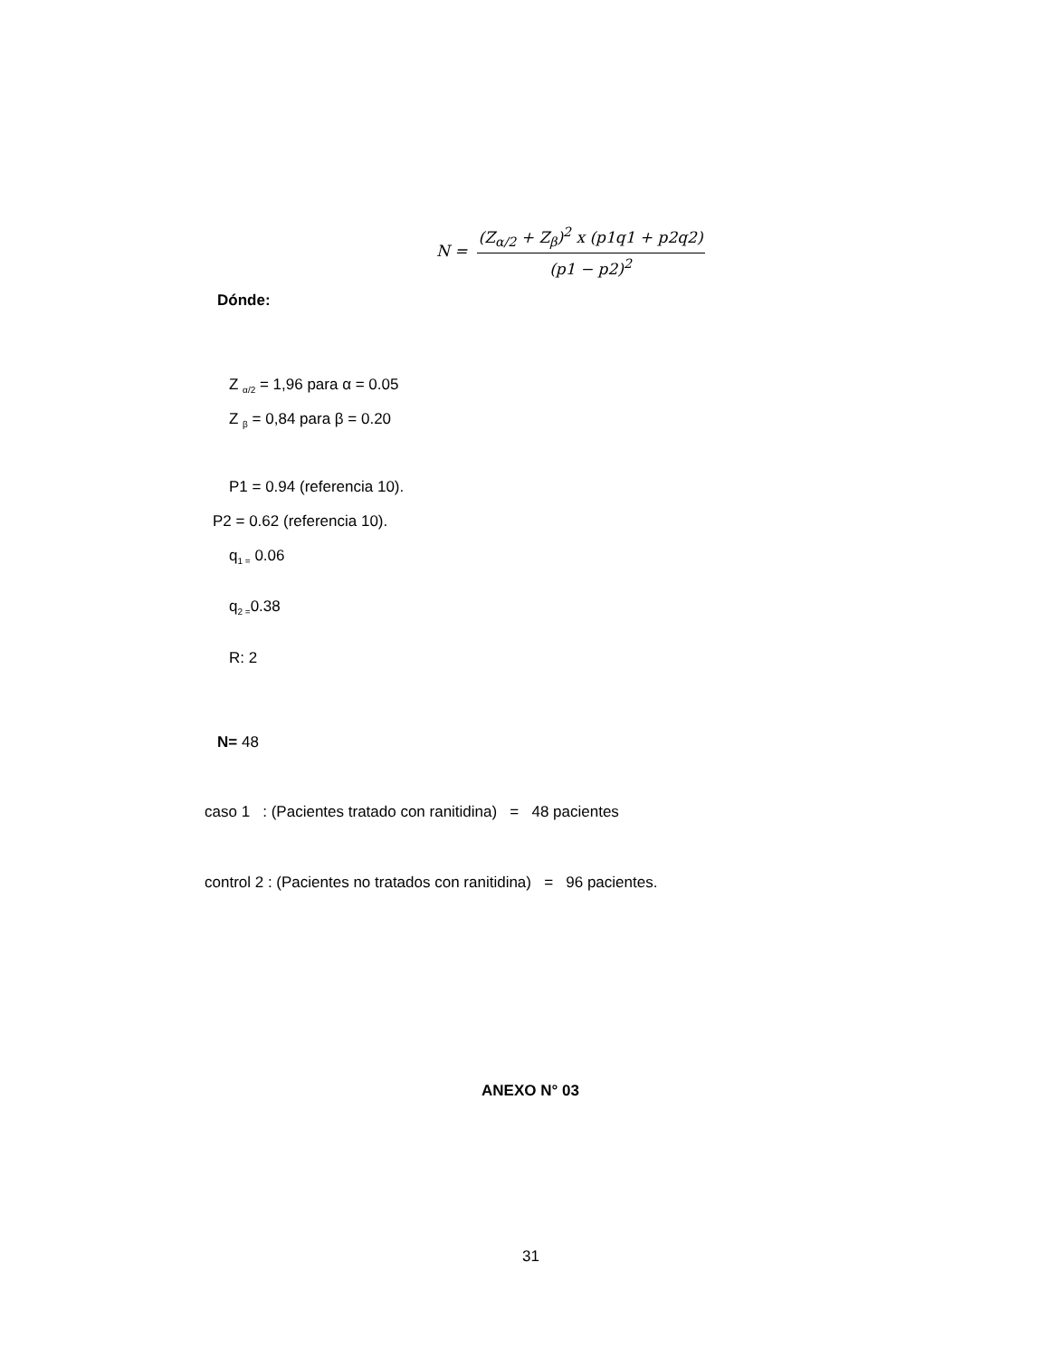N =
(Z<sub>α/2</sub> + Z<sub>β</sub>)<sup>2</sup> x (p1q1 + p2q2)
(p1 − p2)<sup>2</sup>
Dónde:
Z <sub>α/2</sub> = 1,96 para α = 0.05
Z <sub>β</sub> = 0,84 para β = 0.20
P1 = 0.94 (referencia 10).
P2 = 0.62 (referencia 10).
q<sub>1 =</sub> 0.06
q<sub>2 =</sub>0.38
R: 2
N= 48
caso 1 : (Pacientes tratado con ranitidina) = 48 pacientes
control 2 : (Pacientes no tratados con ranitidina) = 96 pacientes.
ANEXO N° 03
31